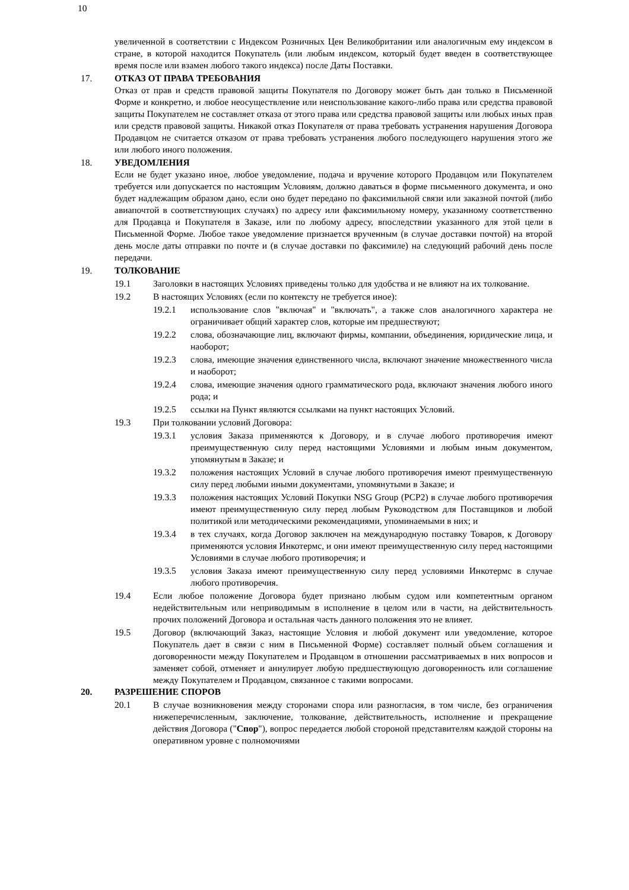10
увеличенной в соответствии с Индексом Розничных Цен Великобритании или аналогичным ему индексом в стране, в которой находится Покупатель (или любым индексом, который будет введен в соответствующее время после или взамен любого такого индекса) после Даты Поставки.
17. ОТКАЗ ОТ ПРАВА ТРЕБОВАНИЯ
Отказ от прав и средств правовой защиты Покупателя по Договору может быть дан только в Письменной Форме и конкретно, и любое неосуществление или неиспользование какого-либо права или средства правовой защиты Покупателем не составляет отказа от этого права или средства правовой защиты или любых иных прав или средств правовой защиты. Никакой отказ Покупателя от права требовать устранения нарушения Договора Продавцом не считается отказом от права требовать устранения любого последующего нарушения этого же или любого иного положения.
18. УВЕДОМЛЕНИЯ
Если не будет указано иное, любое уведомление, подача и вручение которого Продавцом или Покупателем требуется или допускается по настоящим Условиям, должно даваться в форме письменного документа, и оно будет надлежащим образом дано, если оно будет передано по факсимильной связи или заказной почтой (либо авиапочтой в соответствующих случаях) по адресу или факсимильному номеру, указанному соответственно для Продавца и Покупателя в Заказе, или по любому адресу, впоследствии указанного для этой цели в Письменной Форме. Любое такое уведомление признается врученным (в случае доставки почтой) на второй день мосле даты отправки по почте и (в случае доставки по факсимиле) на следующий рабочий день после передачи.
19. ТОЛКОВАНИЕ
19.1 Заголовки в настоящих Условиях приведены только для удобства и не влияют на их толкование.
19.2 В настоящих Условиях (если по контексту не требуется иное):
19.2.1 использование слов "включая" и "включать", а также слов аналогичного характера не ограничивает общий характер слов, которые им предшествуют;
19.2.2 слова, обозначающие лиц, включают фирмы, компании, объединения, юридические лица, и наоборот;
19.2.3 слова, имеющие значения единственного числа, включают значение множественного числа и наоборот;
19.2.4 слова, имеющие значения одного грамматического рода, включают значения любого иного рода; и
19.2.5 ссылки на Пункт являются ссылками на пункт настоящих Условий.
19.3 При толковании условий Договора:
19.3.1 условия Заказа применяются к Договору, и в случае любого противоречия имеют преимущественную силу перед настоящими Условиями и любым иным документом, упомянутым в Заказе; и
19.3.2 положения настоящих Условий в случае любого противоречия имеют преимущественную силу перед любыми иными документами, упомянутыми в Заказе; и
19.3.3 положения настоящих Условий Покупки NSG Group (PCP2) в случае любого противоречия имеют преимущественную силу перед любым Руководством для Поставщиков и любой политикой или методическими рекомендациями, упоминаемыми в них; и
19.3.4 в тех случаях, когда Договор заключен на международную поставку Товаров, к Договору применяются условия Инкотермс, и они имеют преимущественную силу перед настоящими Условиями в случае любого противоречия; и
19.3.5 условия Заказа имеют преимущественную силу перед условиями Инкотермс в случае любого противоречия.
19.4 Если любое положение Договора будет признано любым судом или компетентным органом недействительным или неприводимым в исполнение в целом или в части, на действительность прочих положений Договора и остальная часть данного положения это не влияет.
19.5 Договор (включающий Заказ, настоящие Условия и любой документ или уведомление, которое Покупатель дает в связи с ним в Письменной Форме) составляет полный объем соглашения и договоренности между Покупателем и Продавцом в отношении рассматриваемых в них вопросов и заменяет собой, отменяет и аннулирует любую предшествующую договоренность или соглашение между Покупателем и Продавцом, связанное с такими вопросами.
20. РАЗРЕШЕНИЕ СПОРОВ
20.1 В случае возникновения между сторонами спора или разногласия, в том числе, без ограничения нижеперечисленным, заключение, толкование, действительность, исполнение и прекращение действия Договора ("Спор"), вопрос передается любой стороной представителям каждой стороны на оперативном уровне с полномочиями